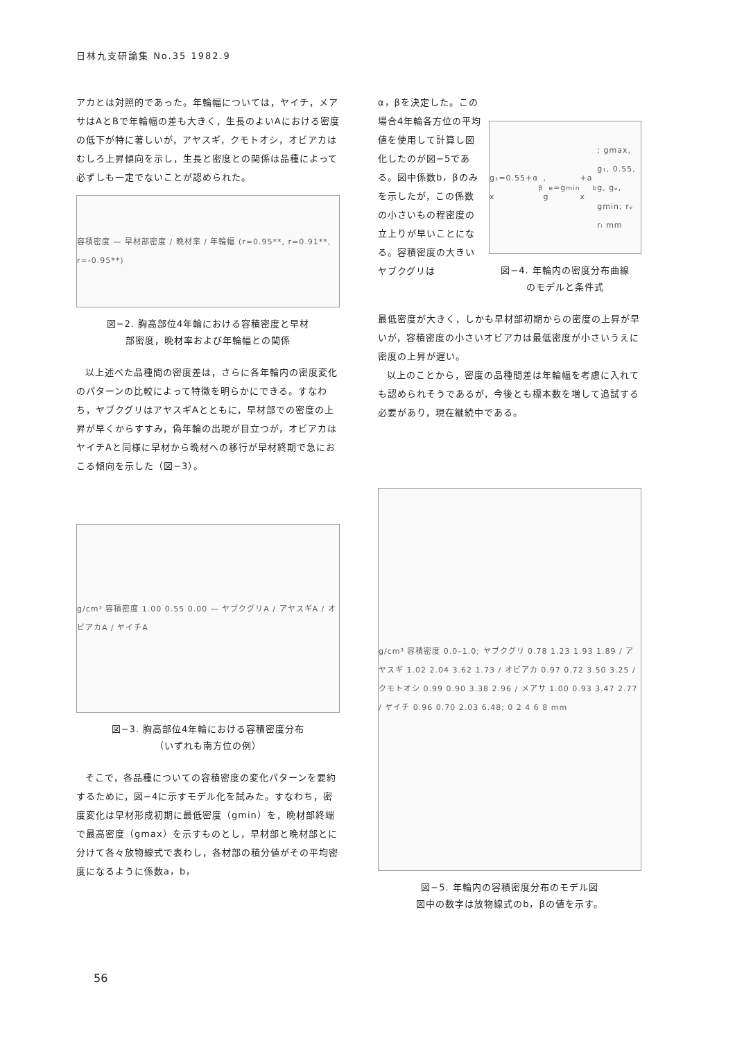日林九支研論集 No.35 1982.9
アカとは対照的であった。年輪幅については，ヤイチ，メアサはAとBで年輪幅の差も大きく，生長のよいAにおける密度の低下が特に著しいが，アヤスギ，クモトオシ，オビアカはむしろ上昇傾向を示し，生長と密度との関係は品種によって必ずしも一定でないことが認められた。
容積密度 — 早材部密度 / 晩材率 / 年輪幅 (r=0.95**, r=0.91**, r=-0.95**)
図−2. 胸高部位4年輪における容積密度と早材
部密度，晩材率および年輪幅との関係
以上述べた品種間の密度差は，さらに各年輪内の密度変化のパターンの比較によって特徴を明らかにできる。すなわち，ヤブクグリはアヤスギAとともに，早材部での密度の上昇が早くからすすみ，偽年輪の出現が目立つが，オビアカはヤイチAと同様に早材から晩材への移行が早材終期で急におこる傾向を示した（図−3）。
g/cm³ 容積密度 1.00 0.55 0.00 — ヤブクグリA / アヤスギA / オビアカA / ヤイチA
図−3. 胸高部位4年輪における容積密度分布
（いずれも南方位の例）
そこで，各品種についての容積密度の変化パターンを要約するために，図−4に示すモデル化を試みた。すなわち，密度変化は早材形成初期に最低密度（gmin）を，晩材部終端で最高密度（gmax）を示すものとし，早材部と晩材部とに分けて各々放物線式で表わし，各材部の積分値がその平均密度になるように係数a，b，
α，βを決定した。この場合4年輪各方位の平均値を使用して計算し図化したのが図−5である。図中係数b，βのみを示したが，この係数の小さいもの程密度の立上りが早いことになる。容積密度の大きいヤブクグリは
g₁=0.55+α x<sup>β</sup>, g<sub>e</sub>=g<sub>min</sub>+a x<sup>b</sup>; gmax, g₁, 0.55, g, gₑ, gmin; rₑ rₗ mm
図−4. 年輪内の密度分布曲線
のモデルと条件式
最低密度が大きく，しかも早材部初期からの密度の上昇が早いが，容積密度の小さいオビアカは最低密度が小さいうえに密度の上昇が遅い。
以上のことから，密度の品種間差は年輪幅を考慮に入れても認められそうであるが，今後とも標本数を増して追試する必要があり，現在継続中である。
g/cm³ 容積密度 0.0–1.0; ヤブクグリ 0.78 1.23 1.93 1.89 / アヤスギ 1.02 2.04 3.62 1.73 / オビアカ 0.97 0.72 3.50 3.25 / クモトオシ 0.99 0.90 3.38 2.96 / メアサ 1.00 0.93 3.47 2.77 / ヤイチ 0.96 0.70 2.03 6.48; 0 2 4 6 8 mm
図−5. 年輪内の容積密度分布のモデル図
図中の数字は放物線式のb，βの値を示す。
56